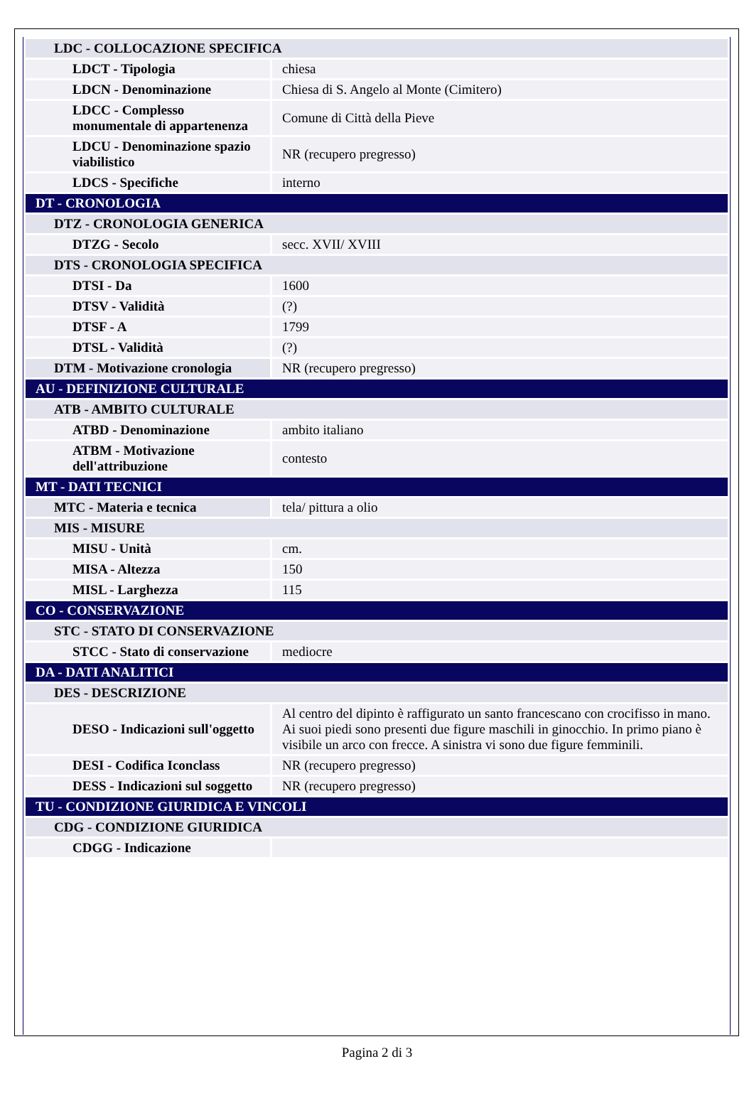| LDC - COLLOCAZIONE SPECIFICA | |
| LDCT - Tipologia | chiesa |
| LDCN - Denominazione | Chiesa di S. Angelo al Monte (Cimitero) |
| LDCC - Complesso monumentale di appartenenza | Comune di Città della Pieve |
| LDCU - Denominazione spazio viabilistico | NR (recupero pregresso) |
| LDCS - Specifiche | interno |
| DT - CRONOLOGIA | |
| DTZ - CRONOLOGIA GENERICA | |
| DTZG - Secolo | secc. XVII/ XVIII |
| DTS - CRONOLOGIA SPECIFICA | |
| DTSI - Da | 1600 |
| DTSV - Validità | (?) |
| DTSF - A | 1799 |
| DTSL - Validità | (?) |
| DTM - Motivazione cronologia | NR (recupero pregresso) |
| AU - DEFINIZIONE CULTURALE | |
| ATB - AMBITO CULTURALE | |
| ATBD - Denominazione | ambito italiano |
| ATBM - Motivazione dell'attribuzione | contesto |
| MT - DATI TECNICI | |
| MTC - Materia e tecnica | tela/ pittura a olio |
| MIS - MISURE | |
| MISU - Unità | cm. |
| MISA - Altezza | 150 |
| MISL - Larghezza | 115 |
| CO - CONSERVAZIONE | |
| STC - STATO DI CONSERVAZIONE | |
| STCC - Stato di conservazione | mediocre |
| DA - DATI ANALITICI | |
| DES - DESCRIZIONE | |
| DESO - Indicazioni sull'oggetto | Al centro del dipinto è raffigurato un santo francescano con crocifisso in mano. Ai suoi piedi sono presenti due figure maschili in ginocchio. In primo piano è visibile un arco con frecce. A sinistra vi sono due figure femminili. |
| DESI - Codifica Iconclass | NR (recupero pregresso) |
| DESS - Indicazioni sul soggetto | NR (recupero pregresso) |
| TU - CONDIZIONE GIURIDICA E VINCOLI | |
| CDG - CONDIZIONE GIURIDICA | |
| CDGG - Indicazione | |
Pagina 2 di 3